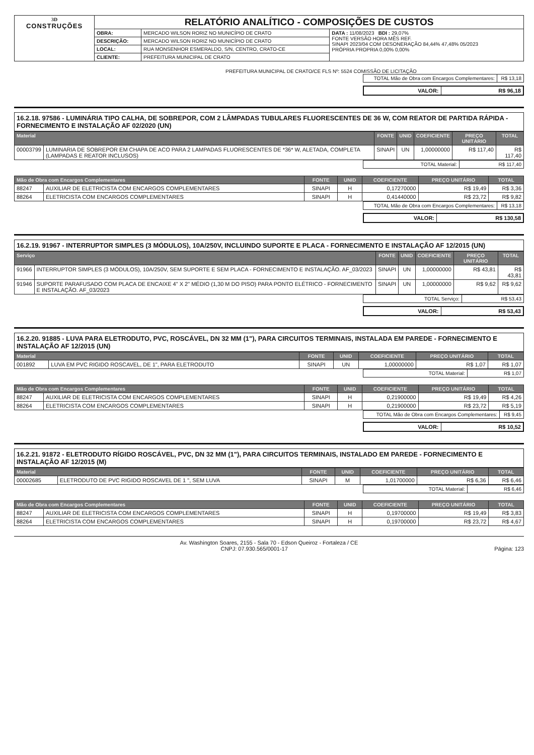| 3D CONSTRUÇÕES | RELATÓRIO ANALÍTICO - COMPOSIÇÕES DE CUSTOS | | |
| | OBRA: | MERCADO WILSON RORIZ NO MUNICÍPIO DE CRATO | DATA : 11/08/2023 BDI : 29,07% FONTE VERSÃO HORA MÊS REF. SINAPI 2023/04 COM DESONERAÇÃO 84,44% 47,48% 05/2023 PRÓPRIA PROPRIA 0,00% 0,00% |
| | DESCRIÇÃO: | MERCADO WILSON RORIZ NO MUNICÍPIO DE CRATO | |
| | LOCAL: | RUA MONSENHOR ESMERALDO, S/N, CENTRO, CRATO-CE | |
| | CLIENTE: | PREFEITURA MUNICIPAL DE CRATO | |
PREFEITURA MUNICIPAL DE CRATO/CE FLS Nº: 5524 COMISSÃO DE LICITAÇÃO
| TOTAL Mão de Obra com Encargos Complementares: | R$ 13,18 |
| VALOR: | R$ 96,18 |
16.2.18. 97586 - LUMINÁRIA TIPO CALHA, DE SOBREPOR, COM 2 LÂMPADAS TUBULARES FLUORESCENTES DE 36 W, COM REATOR DE PARTIDA RÁPIDA - FORNECIMENTO E INSTALAÇÃO AF 02/2020 (UN)
| Material | | FONTE | UNID | COEFICIENTE | PREÇO UNITÁRIO | TOTAL |
| --- | --- | --- | --- | --- | --- | --- |
| 00003799 | LUMINARIA DE SOBREPOR EM CHAPA DE ACO PARA 2 LAMPADAS FLUORESCENTES DE *36* W, ALETADA, COMPLETA (LAMPADAS E REATOR INCLUSOS) | SINAPI | UN | 1,00000000 | R$ 117,40 | R$ 117,40 |
| TOTAL Material: | R$ 117,40 |
| Mão de Obra com Encargos Complementares | | FONTE | UNID | COEFICIENTE | PREÇO UNITÁRIO | TOTAL |
| --- | --- | --- | --- | --- | --- | --- |
| 88247 | AUXILIAR DE ELETRICISTA COM ENCARGOS COMPLEMENTARES | SINAPI | H | 0,17270000 | R$ 19,49 | R$ 3,36 |
| 88264 | ELETRICISTA COM ENCARGOS COMPLEMENTARES | SINAPI | H | 0,41440000 | R$ 23,72 | R$ 9,82 |
| TOTAL Mão de Obra com Encargos Complementares: | R$ 13,18 |
| VALOR: | R$ 130,58 |
16.2.19. 91967 - INTERRUPTOR SIMPLES (3 MÓDULOS), 10A/250V, INCLUINDO SUPORTE E PLACA - FORNECIMENTO E INSTALAÇÃO AF 12/2015 (UN)
| Serviço | | FONTE | UNID | COEFICIENTE | PREÇO UNITÁRIO | TOTAL |
| --- | --- | --- | --- | --- | --- | --- |
| 91966 | INTERRUPTOR SIMPLES (3 MÓDULOS), 10A/250V, SEM SUPORTE E SEM PLACA - FORNECIMENTO E INSTALAÇÃO. AF_03/2023 | SINAPI | UN | 1,00000000 | R$ 43,81 | R$ 43,81 |
| 91946 | SUPORTE PARAFUSADO COM PLACA DE ENCAIXE 4" X 2" MÉDIO (1,30 M DO PISO) PARA PONTO ELÉTRICO - FORNECIMENTO E INSTALAÇÃO. AF_03/2023 | SINAPI | UN | 1,00000000 | R$ 9,62 | R$ 9,62 |
| TOTAL Serviço: | R$ 53,43 |
| VALOR: | R$ 53,43 |
16.2.20. 91885 - LUVA PARA ELETRODUTO, PVC, ROSCÁVEL, DN 32 MM (1"), PARA CIRCUITOS TERMINAIS, INSTALADA EM PAREDE - FORNECIMENTO E INSTALAÇÃO AF 12/2015 (UN)
| Material | | FONTE | UNID | COEFICIENTE | PREÇO UNITÁRIO | TOTAL |
| --- | --- | --- | --- | --- | --- | --- |
| 001892 | LUVA EM PVC RIGIDO ROSCAVEL, DE 1", PARA ELETRODUTO | SINAPI | UN | 1,00000000 | R$ 1,07 | R$ 1,07 |
| TOTAL Material: | R$ 1,07 |
| Mão de Obra com Encargos Complementares | | FONTE | UNID | COEFICIENTE | PREÇO UNITÁRIO | TOTAL |
| --- | --- | --- | --- | --- | --- | --- |
| 88247 | AUXILIAR DE ELETRICISTA COM ENCARGOS COMPLEMENTARES | SINAPI | H | 0,21900000 | R$ 19,49 | R$ 4,26 |
| 88264 | ELETRICISTA COM ENCARGOS COMPLEMENTARES | SINAPI | H | 0,21900000 | R$ 23,72 | R$ 5,19 |
| TOTAL Mão de Obra com Encargos Complementares: | R$ 9,45 |
| VALOR: | R$ 10,52 |
16.2.21. 91872 - ELETRODUTO RÍGIDO ROSCÁVEL, PVC, DN 32 MM (1"), PARA CIRCUITOS TERMINAIS, INSTALADO EM PAREDE - FORNECIMENTO E INSTALAÇÃO AF 12/2015 (M)
| Material | | FONTE | UNID | COEFICIENTE | PREÇO UNITÁRIO | TOTAL |
| --- | --- | --- | --- | --- | --- | --- |
| 00002685 | ELETRODUTO DE PVC RIGIDO ROSCAVEL DE 1 ", SEM LUVA | SINAPI | M | 1,01700000 | R$ 6,36 | R$ 6,46 |
| TOTAL Material: | R$ 6,46 |
| Mão de Obra com Encargos Complementares | | FONTE | UNID | COEFICIENTE | PREÇO UNITÁRIO | TOTAL |
| --- | --- | --- | --- | --- | --- | --- |
| 88247 | AUXILIAR DE ELETRICISTA COM ENCARGOS COMPLEMENTARES | SINAPI | H | 0,19700000 | R$ 19,49 | R$ 3,83 |
| 88264 | ELETRICISTA COM ENCARGOS COMPLEMENTARES | SINAPI | H | 0,19700000 | R$ 23,72 | R$ 4,67 |
Av. Washington Soares, 2155 - Sala 70 - Edson Queiroz - Fortaleza / CE
CNPJ: 07.930.565/0001-17 Página: 123